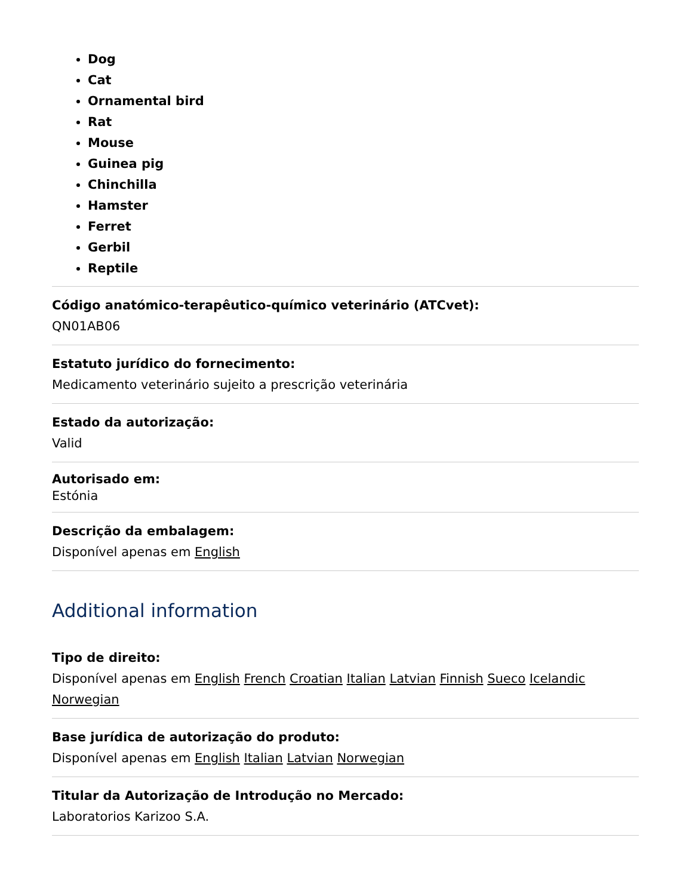Dog
Cat
Ornamental bird
Rat
Mouse
Guinea pig
Chinchilla
Hamster
Ferret
Gerbil
Reptile
Código anatómico-terapêutico-químico veterinário (ATCvet):
QN01AB06
Estatuto jurídico do fornecimento:
Medicamento veterinário sujeito a prescrição veterinária
Estado da autorização:
Valid
Autorisado em:
Estónia
Descrição da embalagem:
Disponível apenas em English
Additional information
Tipo de direito:
Disponível apenas em English French Croatian Italian Latvian Finnish Sueco Icelandic Norwegian
Base jurídica de autorização do produto:
Disponível apenas em English Italian Latvian Norwegian
Titular da Autorização de Introdução no Mercado:
Laboratorios Karizoo S.A.